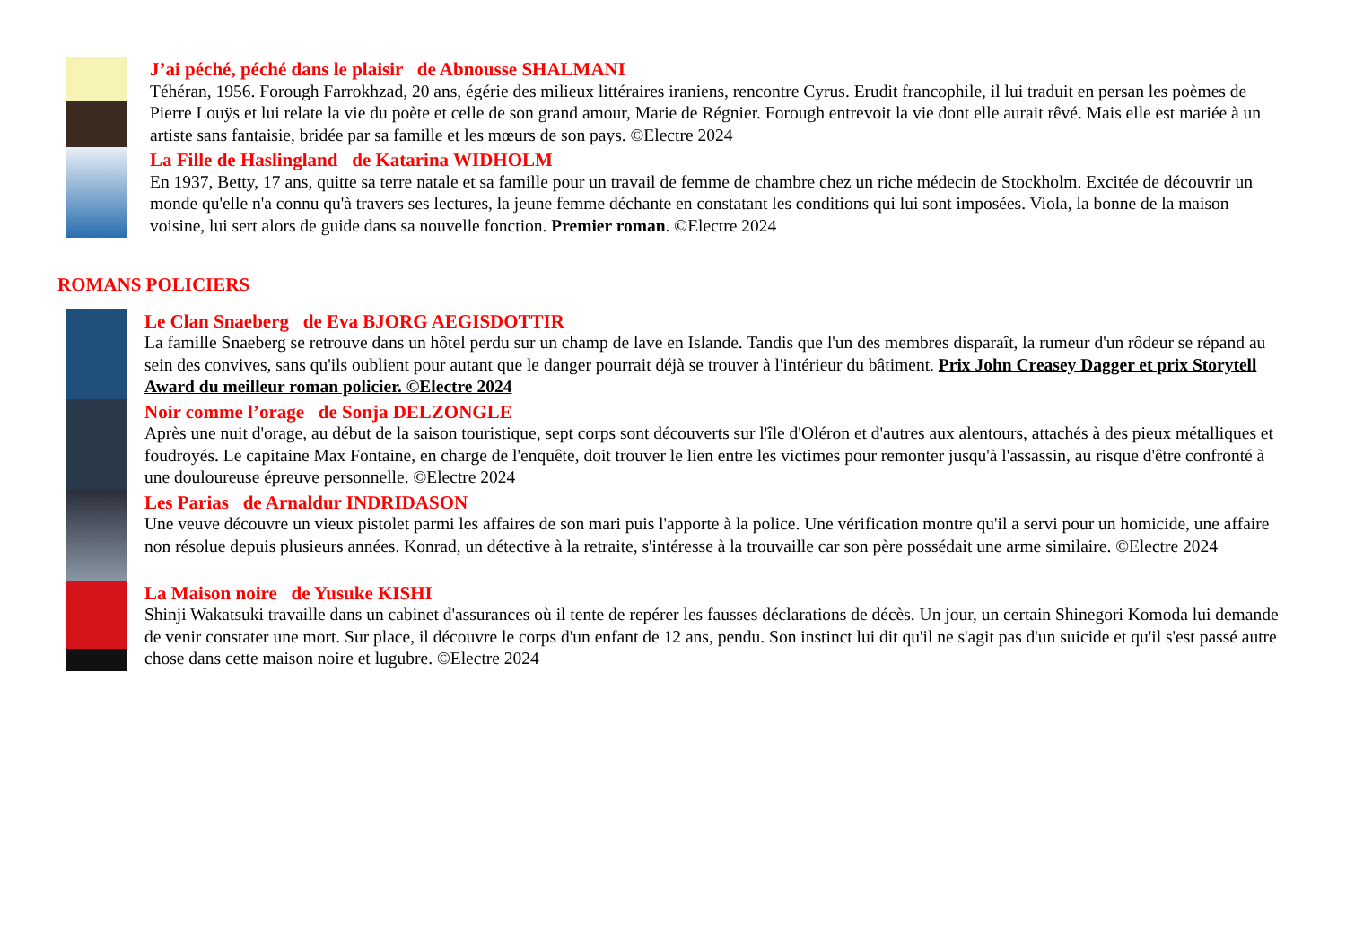J’ai péché, péché dans le plaisir de Abnousse SHALMANI
Téhéran, 1956. Forough Farrokhzad, 20 ans, égérie des milieux littéraires iraniens, rencontre Cyrus. Erudit francophile, il lui traduit en persan les poèmes de Pierre Louÿs et lui relate la vie du poète et celle de son grand amour, Marie de Régnier. Forough entrevoit la vie dont elle aurait rêvé. Mais elle est mariée à un artiste sans fantaisie, bridée par sa famille et les mœurs de son pays. ©Electre 2024
La Fille de Haslingland de Katarina WIDHOLM
En 1937, Betty, 17 ans, quitte sa terre natale et sa famille pour un travail de femme de chambre chez un riche médecin de Stockholm. Excitée de découvrir un monde qu'elle n'a connu qu'à travers ses lectures, la jeune femme déchante en constatant les conditions qui lui sont imposées. Viola, la bonne de la maison voisine, lui sert alors de guide dans sa nouvelle fonction. Premier roman. ©Electre 2024
ROMANS POLICIERS
Le Clan Snaeberg de Eva BJORG AEGISDOTTIR
La famille Snaeberg se retrouve dans un hôtel perdu sur un champ de lave en Islande. Tandis que l'un des membres disparaît, la rumeur d'un rôdeur se répand au sein des convives, sans qu'ils oublient pour autant que le danger pourrait déjà se trouver à l'intérieur du bâtiment. Prix John Creasey Dagger et prix Storytell Award du meilleur roman policier. ©Electre 2024
Noir comme l’orage de Sonja DELZONGLE
Après une nuit d'orage, au début de la saison touristique, sept corps sont découverts sur l'île d'Oléron et d'autres aux alentours, attachés à des pieux métalliques et foudroyés. Le capitaine Max Fontaine, en charge de l'enquête, doit trouver le lien entre les victimes pour remonter jusqu'à l'assassin, au risque d'être confronté à une douloureuse épreuve personnelle. ©Electre 2024
Les Parias de Arnaldur INDRIDASON
Une veuve découvre un vieux pistolet parmi les affaires de son mari puis l'apporte à la police. Une vérification montre qu'il a servi pour un homicide, une affaire non résolue depuis plusieurs années. Konrad, un détective à la retraite, s'intéresse à la trouvaille car son père possédait une arme similaire. ©Electre 2024
La Maison noire de Yusuke KISHI
Shinji Wakatsuki travaille dans un cabinet d'assurances où il tente de repérer les fausses déclarations de décès. Un jour, un certain Shinegori Komoda lui demande de venir constater une mort. Sur place, il découvre le corps d'un enfant de 12 ans, pendu. Son instinct lui dit qu'il ne s'agit pas d'un suicide et qu'il s'est passé autre chose dans cette maison noire et lugubre. ©Electre 2024